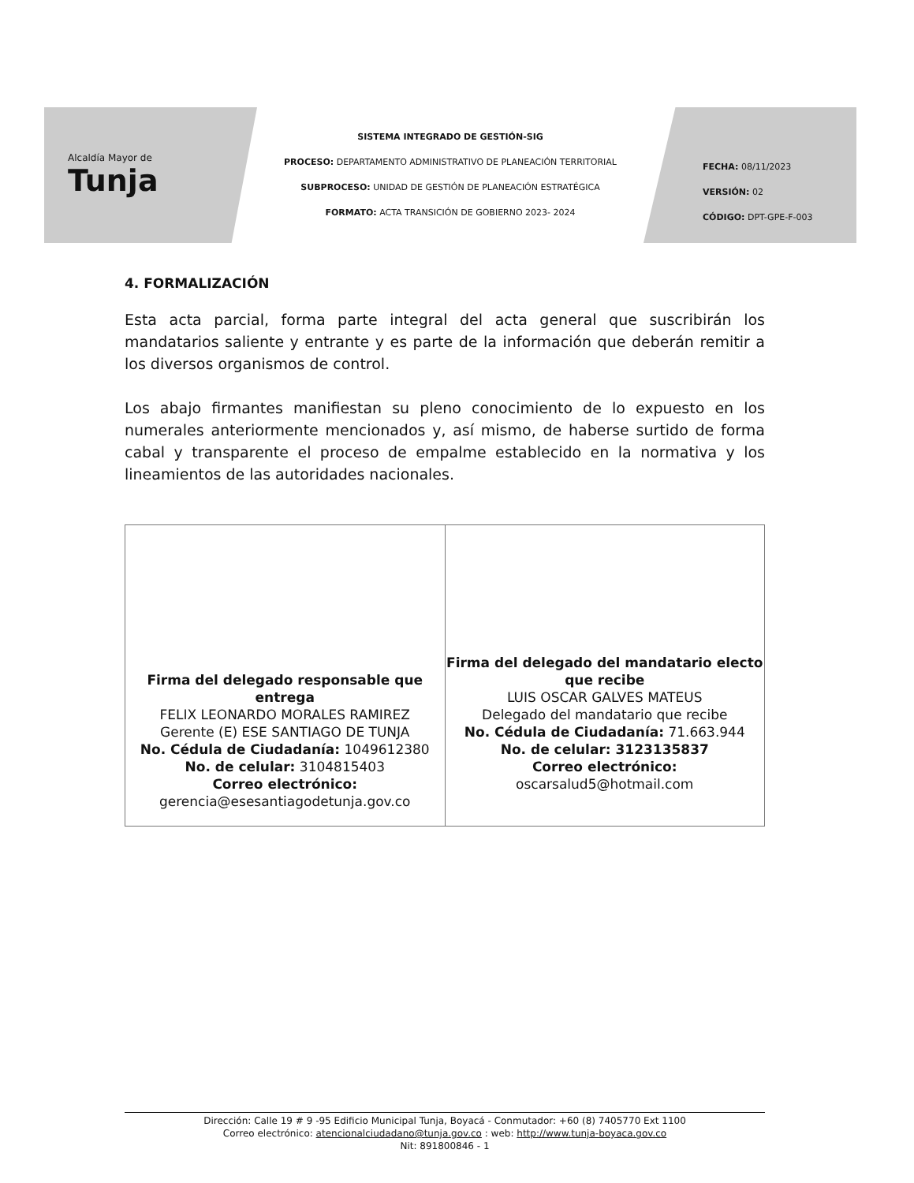Alcaldía Mayor de
Tunja
SISTEMA INTEGRADO DE GESTIÓN-SIG
PROCESO: DEPARTAMENTO ADMINISTRATIVO DE PLANEACIÓN TERRITORIAL
SUBPROCESO: UNIDAD DE GESTIÓN DE PLANEACIÓN ESTRATÉGICA
FORMATO: ACTA TRANSICIÓN DE GOBIERNO 2023- 2024
FECHA: 08/11/2023
VERSIÓN: 02
CÓDIGO: DPT-GPE-F-003
4. FORMALIZACIÓN
Esta acta parcial, forma parte integral del acta general que suscribirán los mandatarios saliente y entrante y es parte de la información que deberán remitir a los diversos organismos de control.
Los abajo firmantes manifiestan su pleno conocimiento de lo expuesto en los numerales anteriormente mencionados y, así mismo, de haberse surtido de forma cabal y transparente el proceso de empalme establecido en la normativa y los lineamientos de las autoridades nacionales.
| Firma del delegado responsable que entrega FELIX LEONARDO MORALES RAMIREZ Gerente (E) ESE SANTIAGO DE TUNJA No. Cédula de Ciudadanía: 1049612380 No. de celular: 3104815403 Correo electrónico: gerencia@esesantiagodetunja.gov.co | Firma del delegado del mandatario electo que recibe LUIS OSCAR GALVES MATEUS Delegado del mandatario que recibe No. Cédula de Ciudadanía: 71.663.944 No. de celular: 3123135837 Correo electrónico: oscarsalud5@hotmail.com |
Dirección: Calle 19 # 9 -95 Edificio Municipal Tunja, Boyacá - Conmutador: +60 (8) 7405770 Ext 1100
Correo electrónico: atencionalciudadano@tunja.gov.co : web: http://www.tunja-boyaca.gov.co
Nit: 891800846 - 1